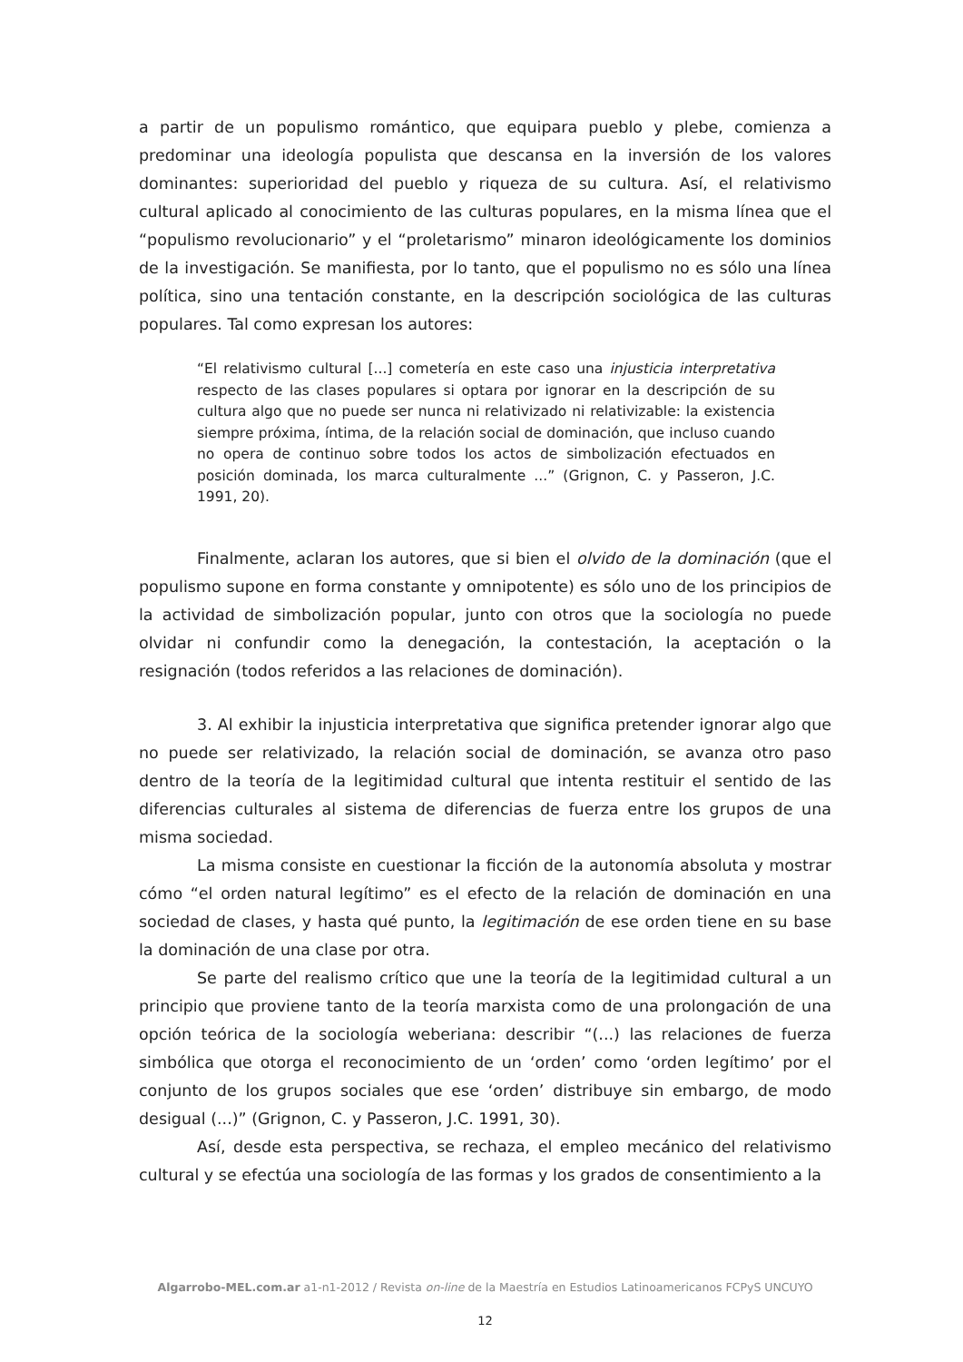a partir de un populismo romántico, que equipara pueblo y plebe, comienza a predominar una ideología populista que descansa en la inversión de los valores dominantes: superioridad del pueblo y riqueza de su cultura. Así, el relativismo cultural aplicado al conocimiento de las culturas populares, en la misma línea que el “populismo revolucionario” y el “proletarismo” minaron ideológicamente los dominios de la investigación. Se manifiesta, por lo tanto, que el populismo no es sólo una línea política, sino una tentación constante, en la descripción sociológica de las culturas populares. Tal como expresan los autores:
“El relativismo cultural [...] cometería en este caso una injusticia interpretativa respecto de las clases populares si optara por ignorar en la descripción de su cultura algo que no puede ser nunca ni relativizado ni relativizable: la existencia siempre próxima, íntima, de la relación social de dominación, que incluso cuando no opera de continuo sobre todos los actos de simbolización efectuados en posición dominada, los marca culturalmente ...” (Grignon, C. y Passeron, J.C. 1991, 20).
Finalmente, aclaran los autores, que si bien el olvido de la dominación (que el populismo supone en forma constante y omnipotente) es sólo uno de los principios de la actividad de simbolización popular, junto con otros que la sociología no puede olvidar ni confundir como la denegación, la contestación, la aceptación o la resignación (todos referidos a las relaciones de dominación).
3. Al exhibir la injusticia interpretativa que significa pretender ignorar algo que no puede ser relativizado, la relación social de dominación, se avanza otro paso dentro de la teoría de la legitimidad cultural que intenta restituir el sentido de las diferencias culturales al sistema de diferencias de fuerza entre los grupos de una misma sociedad.
La misma consiste en cuestionar la ficción de la autonomía absoluta y mostrar cómo “el orden natural legítimo” es el efecto de la relación de dominación en una sociedad de clases, y hasta qué punto, la legitimación de ese orden tiene en su base la dominación de una clase por otra.
Se parte del realismo crítico que une la teoría de la legitimidad cultural a un principio que proviene tanto de la teoría marxista como de una prolongación de una opción teórica de la sociología weberiana: describir “(...) las relaciones de fuerza simbólica que otorga el reconocimiento de un ‘orden’ como ‘orden legítimo’ por el conjunto de los grupos sociales que ese ‘orden’ distribuye sin embargo, de modo desigual (...)” (Grignon, C. y Passeron, J.C. 1991, 30).
Así, desde esta perspectiva, se rechaza, el empleo mecánico del relativismo cultural y se efectúa una sociología de las formas y los grados de consentimiento a la
Algarrobo-MEL.com.ar a1-n1-2012 / Revista on-line de la Maestría en Estudios Latinoamericanos FCPyS UNCUYO
12